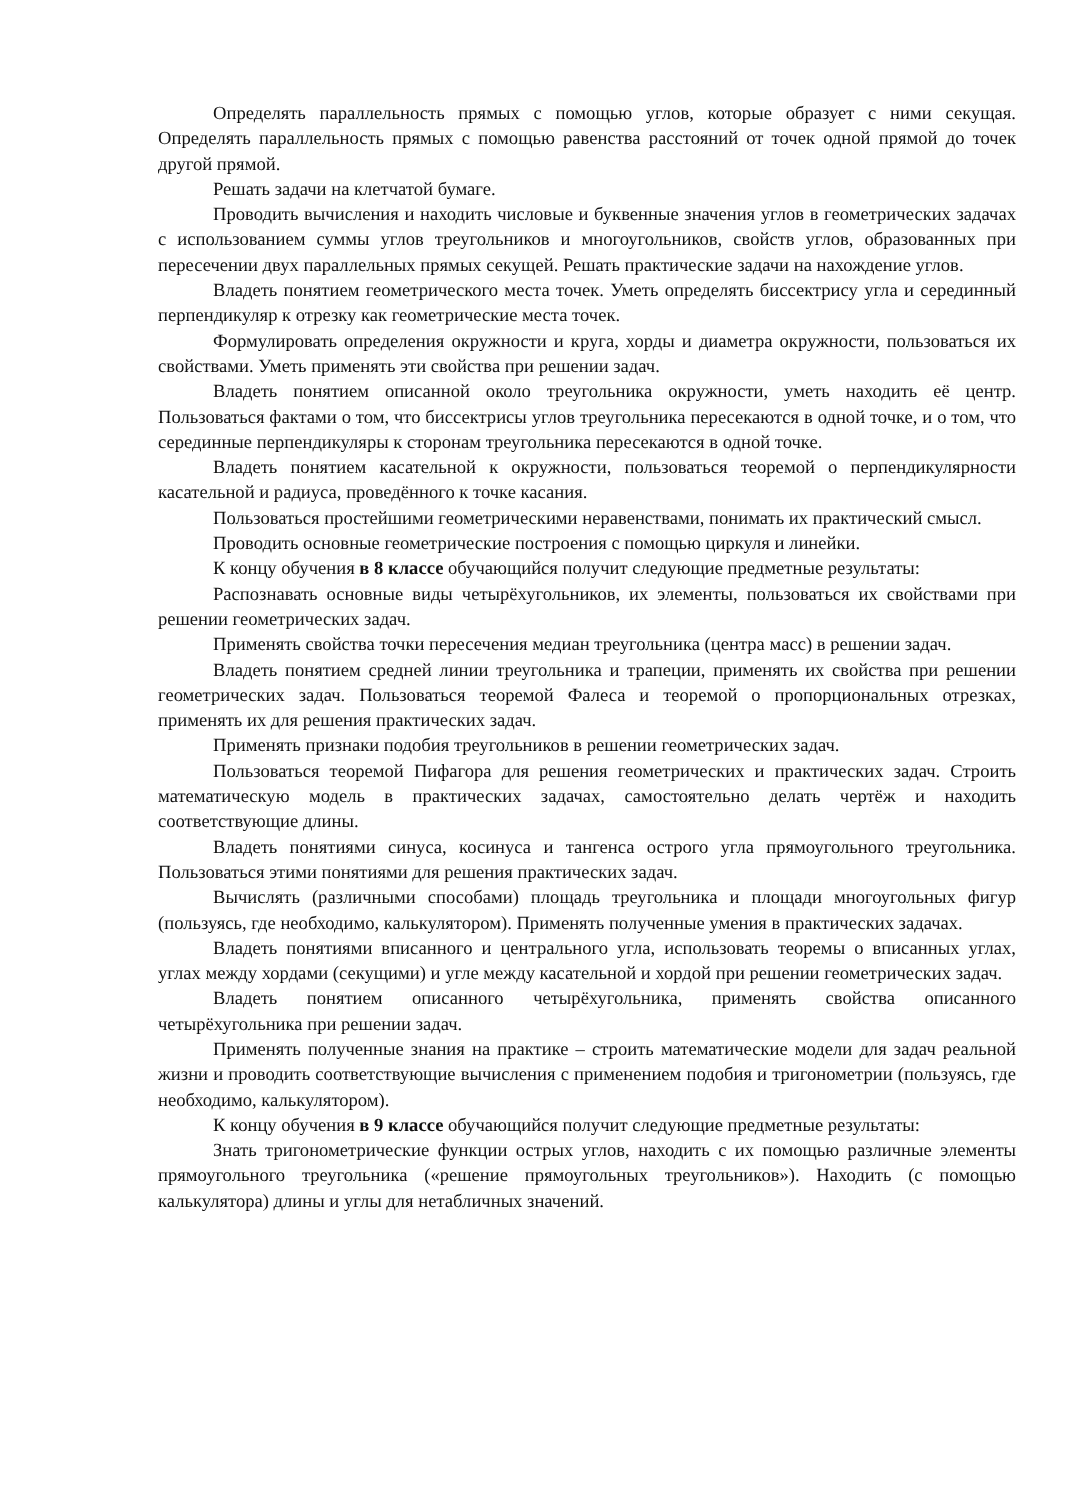Определять параллельность прямых с помощью углов, которые образует с ними секущая. Определять параллельность прямых с помощью равенства расстояний от точек одной прямой до точек другой прямой.
Решать задачи на клетчатой бумаге.
Проводить вычисления и находить числовые и буквенные значения углов в геометрических задачах с использованием суммы углов треугольников и многоугольников, свойств углов, образованных при пересечении двух параллельных прямых секущей. Решать практические задачи на нахождение углов.
Владеть понятием геометрического места точек. Уметь определять биссектрису угла и серединный перпендикуляр к отрезку как геометрические места точек.
Формулировать определения окружности и круга, хорды и диаметра окружности, пользоваться их свойствами. Уметь применять эти свойства при решении задач.
Владеть понятием описанной около треугольника окружности, уметь находить её центр. Пользоваться фактами о том, что биссектрисы углов треугольника пересекаются в одной точке, и о том, что серединные перпендикуляры к сторонам треугольника пересекаются в одной точке.
Владеть понятием касательной к окружности, пользоваться теоремой о перпендикулярности касательной и радиуса, проведённого к точке касания.
Пользоваться простейшими геометрическими неравенствами, понимать их практический смысл.
Проводить основные геометрические построения с помощью циркуля и линейки.
К концу обучения в 8 классе обучающийся получит следующие предметные результаты:
Распознавать основные виды четырёхугольников, их элементы, пользоваться их свойствами при решении геометрических задач.
Применять свойства точки пересечения медиан треугольника (центра масс) в решении задач.
Владеть понятием средней линии треугольника и трапеции, применять их свойства при решении геометрических задач. Пользоваться теоремой Фалеса и теоремой о пропорциональных отрезках, применять их для решения практических задач.
Применять признаки подобия треугольников в решении геометрических задач.
Пользоваться теоремой Пифагора для решения геометрических и практических задач. Строить математическую модель в практических задачах, самостоятельно делать чертёж и находить соответствующие длины.
Владеть понятиями синуса, косинуса и тангенса острого угла прямоугольного треугольника. Пользоваться этими понятиями для решения практических задач.
Вычислять (различными способами) площадь треугольника и площади многоугольных фигур (пользуясь, где необходимо, калькулятором). Применять полученные умения в практических задачах.
Владеть понятиями вписанного и центрального угла, использовать теоремы о вписанных углах, углах между хордами (секущими) и угле между касательной и хордой при решении геометрических задач.
Владеть понятием описанного четырёхугольника, применять свойства описанного четырёхугольника при решении задач.
Применять полученные знания на практике – строить математические модели для задач реальной жизни и проводить соответствующие вычисления с применением подобия и тригонометрии (пользуясь, где необходимо, калькулятором).
К концу обучения в 9 классе обучающийся получит следующие предметные результаты:
Знать тригонометрические функции острых углов, находить с их помощью различные элементы прямоугольного треугольника («решение прямоугольных треугольников»). Находить (с помощью калькулятора) длины и углы для нетабличных значений.